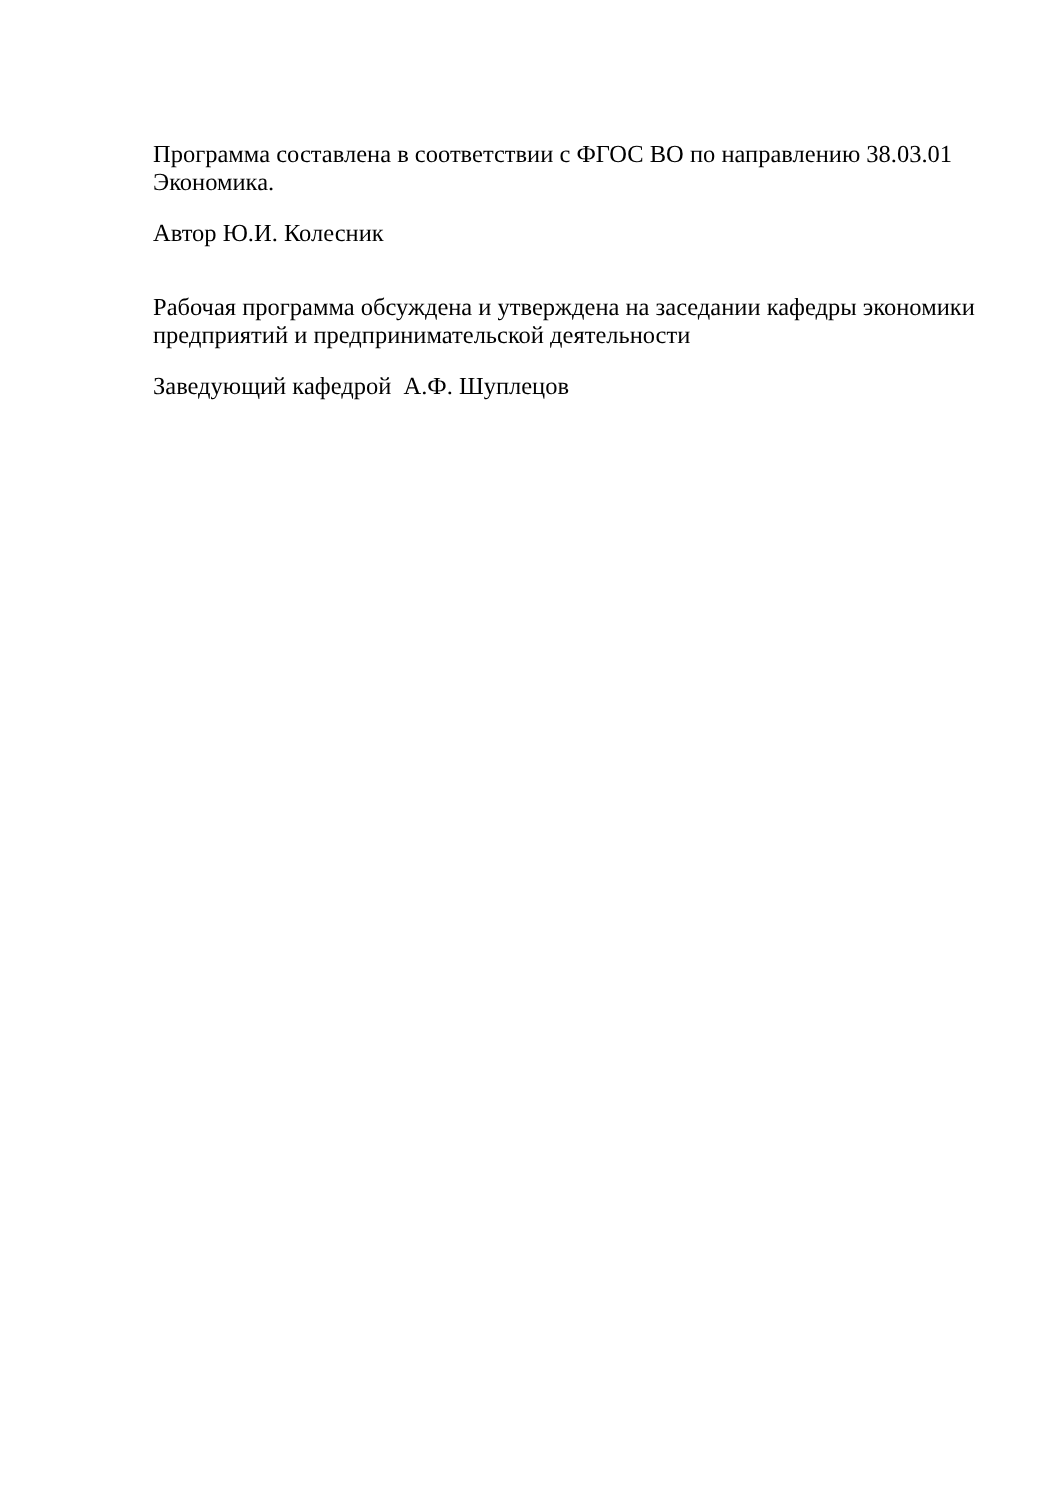Программа составлена в соответствии с ФГОС ВО по направлению 38.03.01 Экономика.
Автор Ю.И. Колесник
Рабочая программа обсуждена и утверждена на заседании кафедры экономики предприятий и предпринимательской деятельности
Заведующий кафедрой А.Ф. Шуплецов